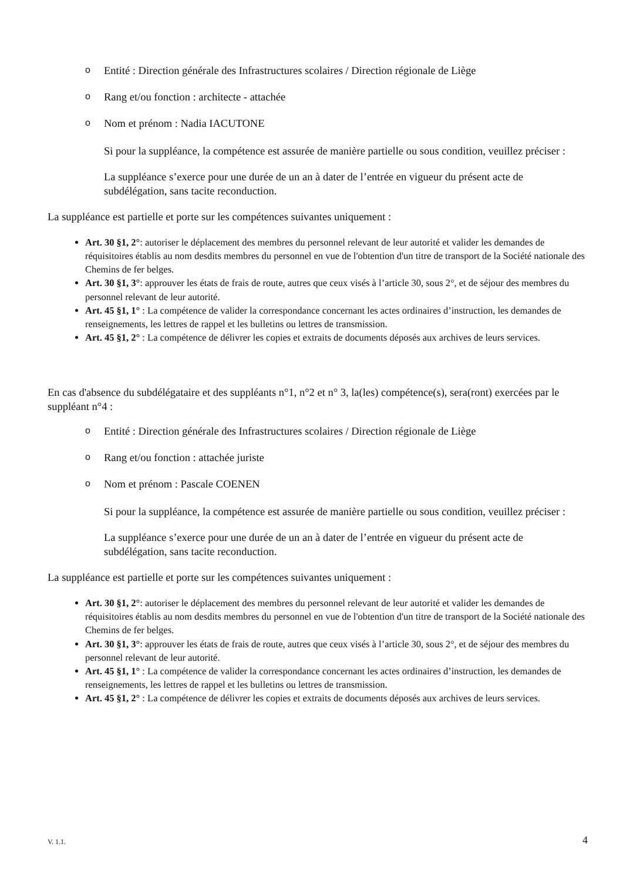o Entité : Direction générale des Infrastructures scolaires / Direction régionale de Liège
o Rang et/ou fonction : architecte - attachée
o Nom et prénom : Nadia IACUTONE
Si pour la suppléance, la compétence est assurée de manière partielle ou sous condition, veuillez préciser :
La suppléance s’exerce pour une durée de un an à dater de l’entrée en vigueur du présent acte de subdélégation, sans tacite reconduction.
La suppléance est partielle et porte sur les compétences suivantes uniquement :
Art. 30 §1, 2°: autoriser le déplacement des membres du personnel relevant de leur autorité et valider les demandes de réquisitoires établis au nom desdits membres du personnel en vue de l'obtention d'un titre de transport de la Société nationale des Chemins de fer belges.
Art. 30 §1, 3°: approuver les états de frais de route, autres que ceux visés à l’article 30, sous 2°, et de séjour des membres du personnel relevant de leur autorité.
Art. 45 §1, 1° : La compétence de valider la correspondance concernant les actes ordinaires d’instruction, les demandes de renseignements, les lettres de rappel et les bulletins ou lettres de transmission.
Art. 45 §1, 2° : La compétence de délivrer les copies et extraits de documents déposés aux archives de leurs services.
En cas d'absence du subdélégataire et des suppléants n°1, n°2 et n° 3, la(les) compétence(s), sera(ront) exercées par le suppléant n°4 :
o Entité : Direction générale des Infrastructures scolaires / Direction régionale de Liège
o Rang et/ou fonction : attachée juriste
o Nom et prénom : Pascale COENEN
Si pour la suppléance, la compétence est assurée de manière partielle ou sous condition, veuillez préciser :
La suppléance s’exerce pour une durée de un an à dater de l’entrée en vigueur du présent acte de subdélégation, sans tacite reconduction.
La suppléance est partielle et porte sur les compétences suivantes uniquement :
Art. 30 §1, 2°: autoriser le déplacement des membres du personnel relevant de leur autorité et valider les demandes de réquisitoires établis au nom desdits membres du personnel en vue de l'obtention d'un titre de transport de la Société nationale des Chemins de fer belges.
Art. 30 §1, 3°: approuver les états de frais de route, autres que ceux visés à l’article 30, sous 2°, et de séjour des membres du personnel relevant de leur autorité.
Art. 45 §1, 1° : La compétence de valider la correspondance concernant les actes ordinaires d’instruction, les demandes de renseignements, les lettres de rappel et les bulletins ou lettres de transmission.
Art. 45 §1, 2° : La compétence de délivrer les copies et extraits de documents déposés aux archives de leurs services.
V. 1.1. 4